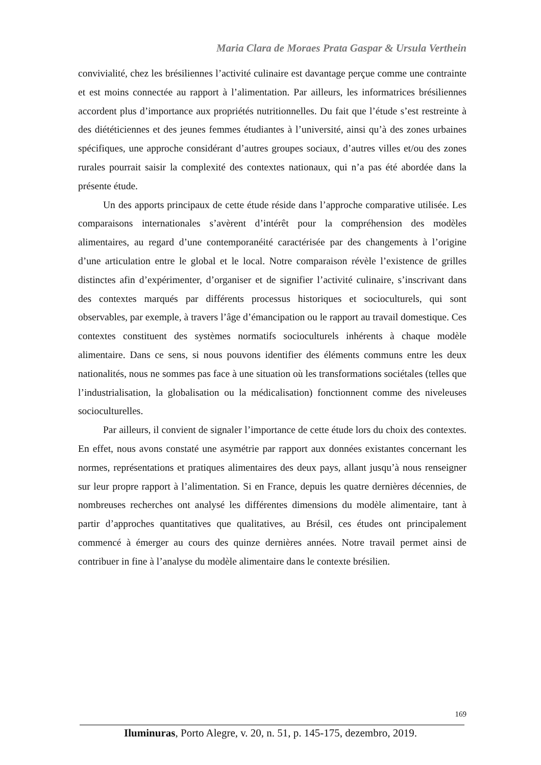Maria Clara de Moraes Prata Gaspar & Ursula Verthein
convivialité, chez les brésiliennes l’activité culinaire est davantage perçue comme une contrainte et est moins connectée au rapport à l’alimentation. Par ailleurs, les informatrices brésiliennes accordent plus d’importance aux propriétés nutritionnelles. Du fait que l’étude s’est restreinte à des diététiciennes et des jeunes femmes étudiantes à l’université, ainsi qu’à des zones urbaines spécifiques, une approche considérant d’autres groupes sociaux, d’autres villes et/ou des zones rurales pourrait saisir la complexité des contextes nationaux, qui n’a pas été abordée dans la présente étude.
Un des apports principaux de cette étude réside dans l’approche comparative utilisée. Les comparaisons internationales s’avèrent d’intérêt pour la compréhension des modèles alimentaires, au regard d’une contemporanéité caractérisée par des changements à l’origine d’une articulation entre le global et le local. Notre comparaison révèle l’existence de grilles distinctes afin d’expérimenter, d’organiser et de signifier l’activité culinaire, s’inscrivant dans des contextes marqués par différents processus historiques et socioculturels, qui sont observables, par exemple, à travers l’âge d’émancipation ou le rapport au travail domestique. Ces contextes constituent des systèmes normatifs socioculturels inhérents à chaque modèle alimentaire. Dans ce sens, si nous pouvons identifier des éléments communs entre les deux nationalités, nous ne sommes pas face à une situation où les transformations sociétales (telles que l’industrialisation, la globalisation ou la médicalisation) fonctionnent comme des niveleuses socioculturelles.
Par ailleurs, il convient de signaler l’importance de cette étude lors du choix des contextes. En effet, nous avons constaté une asymétrie par rapport aux données existantes concernant les normes, représentations et pratiques alimentaires des deux pays, allant jusqu’à nous renseigner sur leur propre rapport à l’alimentation. Si en France, depuis les quatre dernières décennies, de nombreuses recherches ont analysé les différentes dimensions du modèle alimentaire, tant à partir d’approches quantitatives que qualitatives, au Brésil, ces études ont principalement commencé à émerger au cours des quinze dernières années. Notre travail permet ainsi de contribuer in fine à l’analyse du modèle alimentaire dans le contexte brésilien.
169
Iluminuras, Porto Alegre, v. 20, n. 51, p. 145-175, dezembro, 2019.